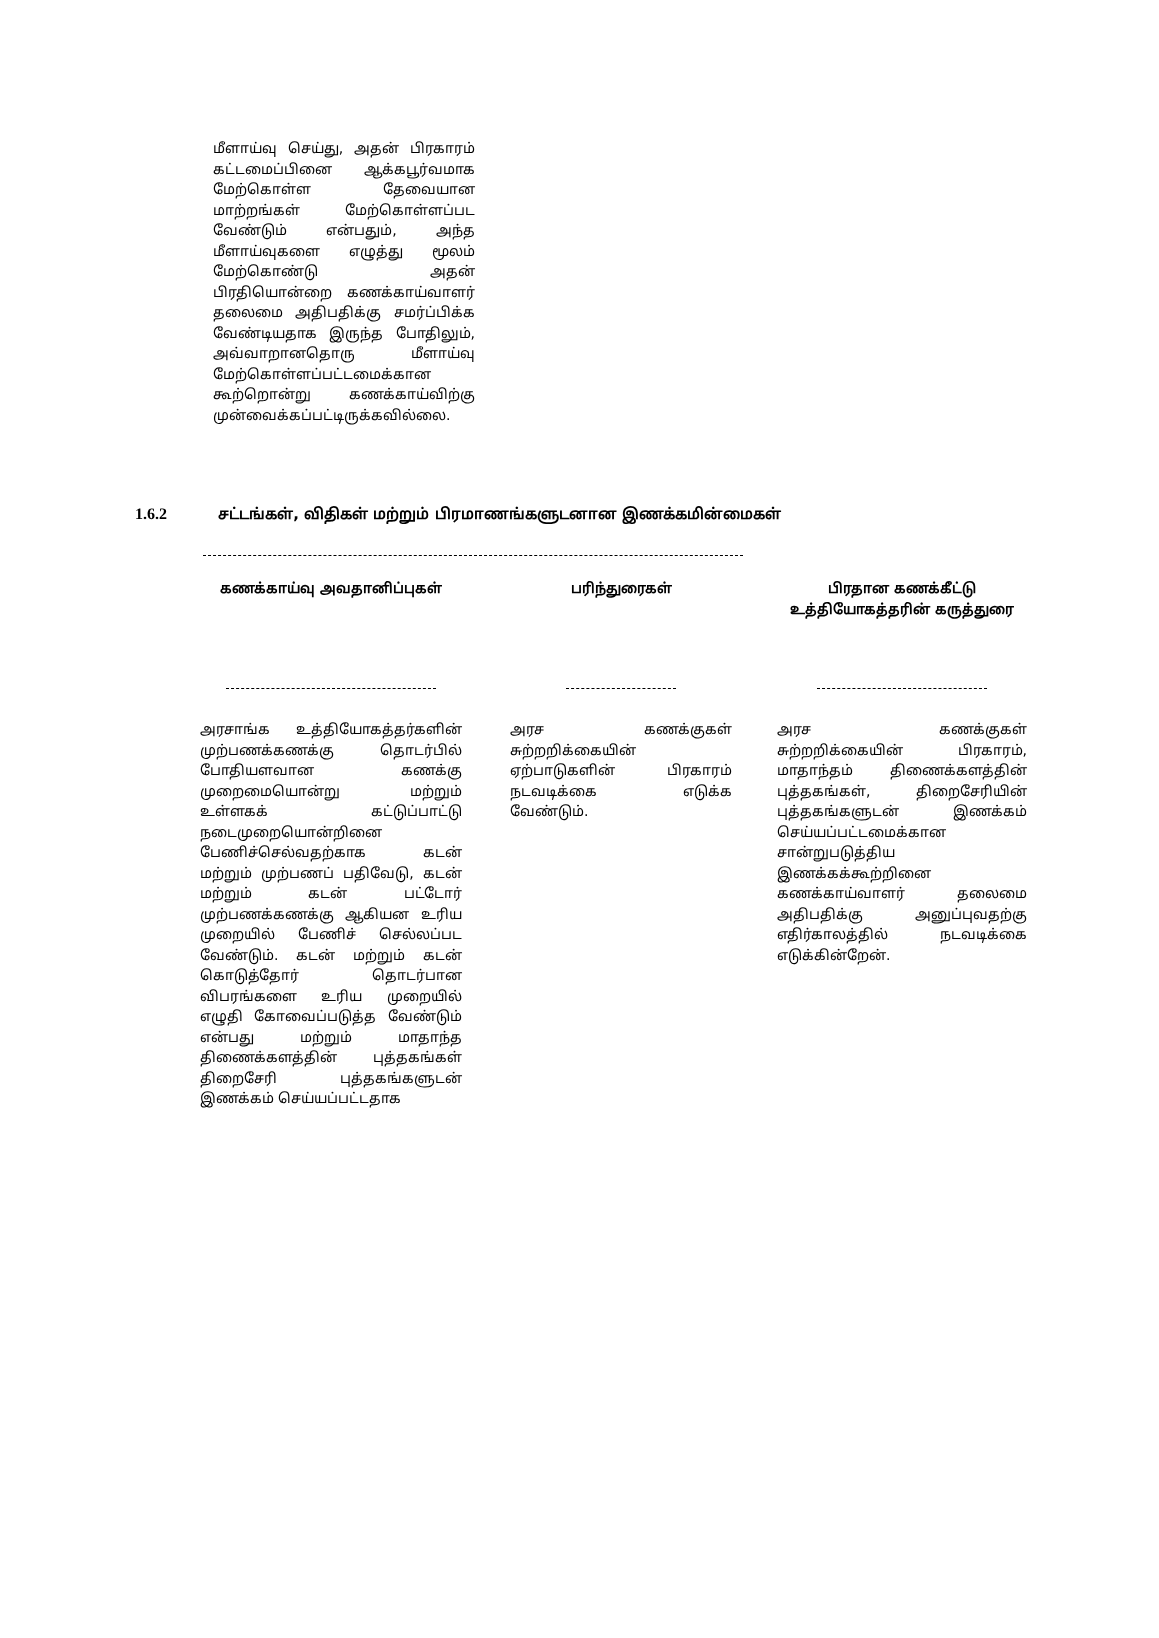மீளாய்வு செய்து, அதன் பிரகாரம் கட்டமைப்பினை ஆக்கபூர்வமாக மேற்கொள்ள தேவையான மாற்றங்கள் மேற்கொள்ளப்பட வேண்டும் என்பதும், அந்த மீளாய்வுகளை எழுத்து மூலம் மேற்கொண்டு அதன் பிரதியொன்றை கணக்காய்வாளர் தலைமை அதிபதிக்கு சமர்ப்பிக்க வேண்டியதாக இருந்த போதிலும், அவ்வாறானதொரு மீளாய்வு மேற்கொள்ளப்பட்டமைக்கான கூற்றொன்று கணக்காய்விற்கு முன்வைக்கப்பட்டிருக்கவில்லை.
1.6.2 சட்டங்கள், விதிகள் மற்றும் பிரமாணங்களுடனான இணக்கமின்மைகள்
| கணக்காய்வு அவதானிப்புகள் | | பரிந்துரைகள் | | பிரதான கணக்கீட்டு உத்தியோகத்தரின் கருத்துரை |
| --- | --- | --- | --- | --- |
| அரசாங்க உத்தியோகத்தர்களின் முற்பணக்கணக்கு தொடர்பில் போதியளவான கணக்கு முறைமையொன்று மற்றும் உள்ளகக் கட்டுப்பாட்டு நடைமுறையொன்றினை பேணிச்செல்வதற்காக கடன் மற்றும் முற்பணப் பதிவேடு, கடன் மற்றும் கடன் பட்டோர் முற்பணக்கணக்கு ஆகியன உரிய முறையில் பேணிச் செல்லப்பட வேண்டும். கடன் மற்றும் கடன் கொடுத்தோர் தொடர்பான விபரங்களை உரிய முறையில் எழுதி கோவைப்படுத்த வேண்டும் என்பது மற்றும் மாதாந்த திணைக்களத்தின் புத்தகங்கள் திறைசேரி புத்தகங்களுடன் இணக்கம் செய்யப்பட்டதாக | | அரச கணக்குகள் சுற்றறிக்கையின் ஏற்பாடுகளின் பிரகாரம் நடவடிக்கை எடுக்க வேண்டும். | | அரச கணக்குகள் சுற்றறிக்கையின் பிரகாரம், மாதாந்தம் திணைக்களத்தின் புத்தகங்கள், திறைசேரியின் புத்தகங்களுடன் இணக்கம் செய்யப்பட்டமைக்கான சான்றுபடுத்திய இணக்கக்கூற்றினை கணக்காய்வாளர் தலைமை அதிபதிக்கு அனுப்புவதற்கு எதிர்காலத்தில் நடவடிக்கை எடுக்கின்றேன். |